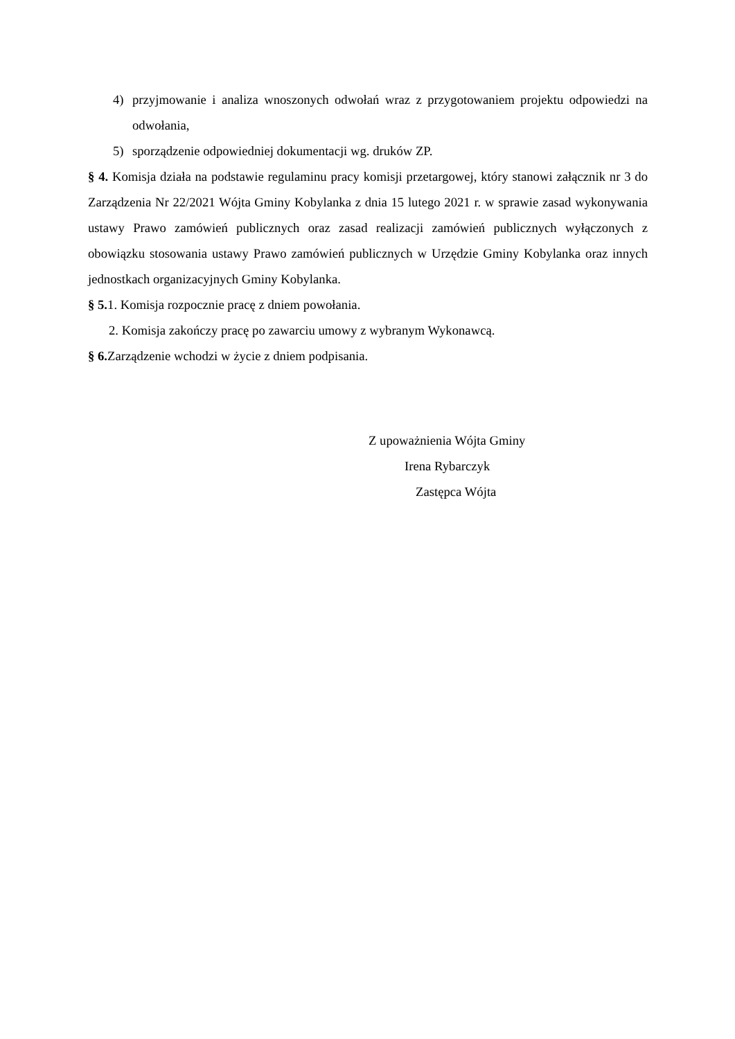4) przyjmowanie i analiza wnoszonych odwołań wraz z przygotowaniem projektu odpowiedzi na odwołania,
5) sporządzenie odpowiedniej dokumentacji wg. druków ZP.
§ 4. Komisja działa na podstawie regulaminu pracy komisji przetargowej, który stanowi załącznik nr 3 do Zarządzenia Nr 22/2021 Wójta Gminy Kobylanka z dnia 15 lutego 2021 r. w sprawie zasad wykonywania ustawy Prawo zamówień publicznych oraz zasad realizacji zamówień publicznych wyłączonych z obowiązku stosowania ustawy Prawo zamówień publicznych w Urzędzie Gminy Kobylanka oraz innych jednostkach organizacyjnych Gminy Kobylanka.
§ 5. 1. Komisja rozpocznie pracę z dniem powołania.
2. Komisja zakończy pracę po zawarciu umowy z wybranym Wykonawcą.
§ 6. Zarządzenie wchodzi w życie z dniem podpisania.
Z upoważnienia Wójta Gminy
Irena Rybarczyk
Zastępca Wójta